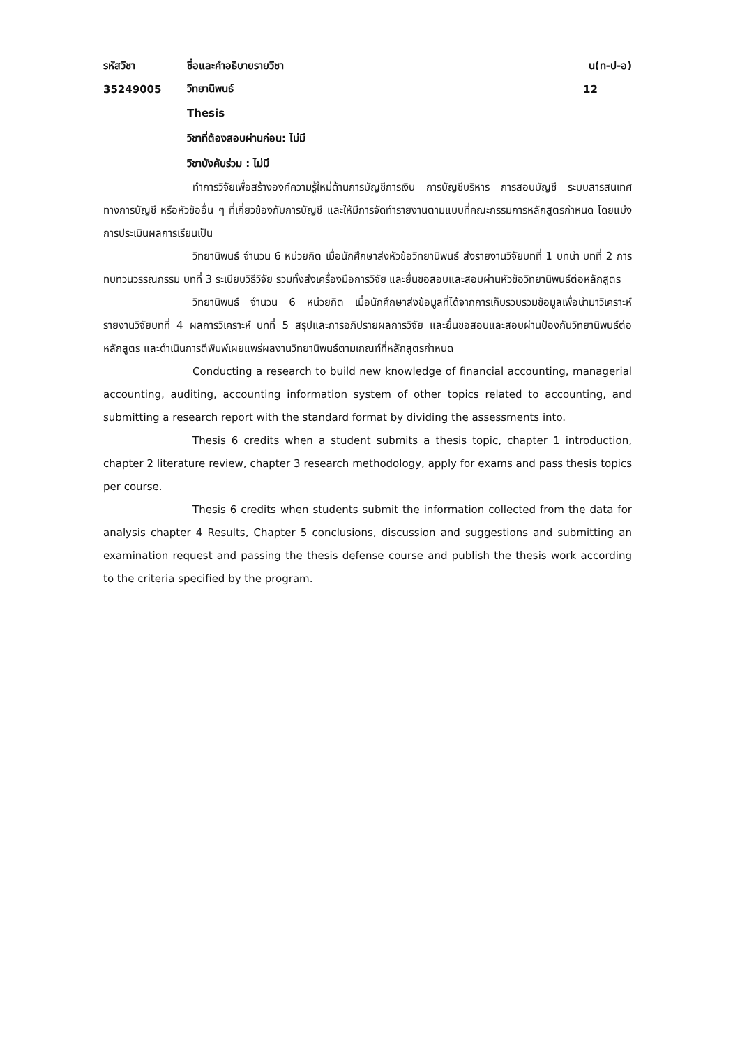รหัสวิชา ชื่อและคำอธิบายรายวิชา น(ท-ป-อ)
35249005 วิทยานิพนธ์ 12
Thesis
วิชาที่ต้องสอบผ่านก่อน: ไม่มี
วิชาบังคับร่วม : ไม่มี
ทำการวิจัยเพื่อสร้างองค์ความรู้ใหม่ด้านการบัญชีการเงิน การบัญชีบริหาร การสอบบัญชี ระบบสารสนเทศทางการบัญชี หรือหัวข้ออื่น ๆ ที่เกี่ยวข้องกับการบัญชี และให้มีการจัดทำรายงานตามแบบที่คณะกรรมการหลักสูตรกำหนด โดยแบ่งการประเมินผลการเรียนเป็น
วิทยานิพนธ์ จำนวน 6 หน่วยกิต เมื่อนักศึกษาส่งหัวข้อวิทยานิพนธ์ ส่งรายงานวิจัยบทที่ 1 บทนำ บทที่ 2 การทบทวนวรรณกรรม บทที่ 3 ระเบียบวิธีวิจัย รวมทั้งส่งเครื่องมือการวิจัย และยื่นขอสอบและสอบผ่านหัวข้อวิทยานิพนธ์ต่อหลักสูตร
วิทยานิพนธ์ จำนวน 6 หน่วยกิต เมื่อนักศึกษาส่งข้อมูลที่ได้จากการเก็บรวบรวมข้อมูลเพื่อนำมาวิเคราะห์ รายงานวิจัยบทที่ 4 ผลการวิเคราะห์ บทที่ 5 สรุปและการอภิปรายผลการวิจัย และยื่นขอสอบและสอบผ่านป้องกันวิทยานิพนธ์ต่อหลักสูตร และดำเนินการตีพิมพ์เผยแพร่ผลงานวิทยานิพนธ์ตามเกณฑ์ที่หลักสูตรกำหนด
Conducting a research to build new knowledge of financial accounting, managerial accounting, auditing, accounting information system of other topics related to accounting, and submitting a research report with the standard format by dividing the assessments into.
Thesis 6 credits when a student submits a thesis topic, chapter 1 introduction, chapter 2 literature review, chapter 3 research methodology, apply for exams and pass thesis topics per course.
Thesis 6 credits when students submit the information collected from the data for analysis chapter 4 Results, Chapter 5 conclusions, discussion and suggestions and submitting an examination request and passing the thesis defense course and publish the thesis work according to the criteria specified by the program.